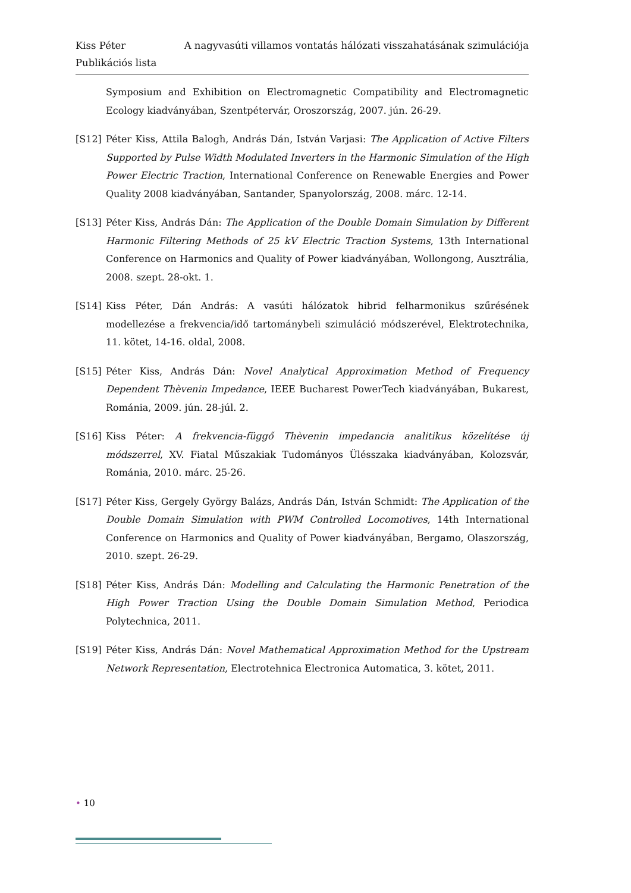Kiss Péter A nagyvasúti villamos vontatás hálózati visszahatásának szimulációja
Publikációs lista
Symposium and Exhibition on Electromagnetic Compatibility and Electromagnetic Ecology kiadványában, Szentpétervár, Oroszország, 2007. jún. 26-29.
[S12] Péter Kiss, Attila Balogh, András Dán, István Varjasi: The Application of Active Filters Supported by Pulse Width Modulated Inverters in the Harmonic Simulation of the High Power Electric Traction, International Conference on Renewable Energies and Power Quality 2008 kiadványában, Santander, Spanyolország, 2008. márc. 12-14.
[S13] Péter Kiss, András Dán: The Application of the Double Domain Simulation by Different Harmonic Filtering Methods of 25 kV Electric Traction Systems, 13th International Conference on Harmonics and Quality of Power kiadványában, Wollongong, Ausztrália, 2008. szept. 28-okt. 1.
[S14] Kiss Péter, Dán András: A vasúti hálózatok hibrid felharmonikus szűrésének modellezése a frekvencia/idő tartománybeli szimuláció módszerével, Elektrotechnika, 11. kötet, 14-16. oldal, 2008.
[S15] Péter Kiss, András Dán: Novel Analytical Approximation Method of Frequency Dependent Thèvenin Impedance, IEEE Bucharest PowerTech kiadványában, Bukarest, Románia, 2009. jún. 28-júl. 2.
[S16] Kiss Péter: A frekvencia-függő Thèvenin impedancia analitikus közelítése új módszerrel, XV. Fiatal Műszakiak Tudományos Ülésszaka kiadványában, Kolozsvár, Románia, 2010. márc. 25-26.
[S17] Péter Kiss, Gergely György Balázs, András Dán, István Schmidt: The Application of the Double Domain Simulation with PWM Controlled Locomotives, 14th International Conference on Harmonics and Quality of Power kiadványában, Bergamo, Olaszország, 2010. szept. 26-29.
[S18] Péter Kiss, András Dán: Modelling and Calculating the Harmonic Penetration of the High Power Traction Using the Double Domain Simulation Method, Periodica Polytechnica, 2011.
[S19] Péter Kiss, András Dán: Novel Mathematical Approximation Method for the Upstream Network Representation, Electrotehnica Electronica Automatica, 3. kötet, 2011.
• 10